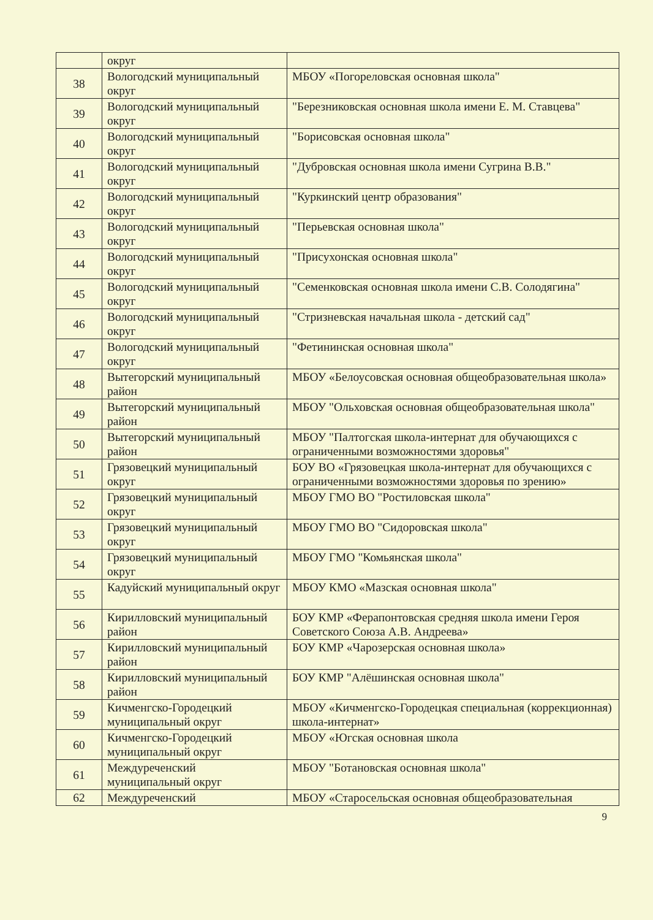| | округ | |
| 38 | Вологодский муниципальный округ | МБОУ «Погореловская основная школа" |
| 39 | Вологодский муниципальный округ | "Березниковская основная школа имени Е. М. Ставцева" |
| 40 | Вологодский муниципальный округ | "Борисовская основная школа" |
| 41 | Вологодский муниципальный округ | "Дубровская основная школа имени Сугрина В.В." |
| 42 | Вологодский муниципальный округ | "Куркинский центр образования" |
| 43 | Вологодский муниципальный округ | "Перьевская основная школа" |
| 44 | Вологодский муниципальный округ | "Присухонская основная школа" |
| 45 | Вологодский муниципальный округ | "Семенковская основная школа имени С.В. Солодягина" |
| 46 | Вологодский муниципальный округ | "Стризневская начальная школа - детский сад" |
| 47 | Вологодский муниципальный округ | "Фетининская основная школа" |
| 48 | Вытегорский муниципальный район | МБОУ «Белоусовская основная общеобразовательная школа» |
| 49 | Вытегорский муниципальный район | МБОУ "Ольховская основная общеобразовательная школа" |
| 50 | Вытегорский муниципальный район | МБОУ "Палтогская школа-интернат для обучающихся с ограниченными возможностями здоровья" |
| 51 | Грязовецкий муниципальный округ | БОУ ВО «Грязовецкая школа-интернат для обучающихся с ограниченными возможностями здоровья по зрению» |
| 52 | Грязовецкий муниципальный округ | МБОУ ГМО ВО "Ростиловская школа" |
| 53 | Грязовецкий муниципальный округ | МБОУ ГМО ВО "Сидоровская школа" |
| 54 | Грязовецкий муниципальный округ | МБОУ ГМО "Комьянская школа" |
| 55 | Кадуйский муниципальный округ | МБОУ КМО «Мазская основная школа" |
| 56 | Кирилловский муниципальный район | БОУ КМР «Ферапонтовская средняя школа имени Героя Советского Союза А.В. Андреева» |
| 57 | Кирилловский муниципальный район | БОУ КМР «Чарозерская основная школа» |
| 58 | Кирилловский муниципальный район | БОУ КМР "Алёшинская основная школа" |
| 59 | Кичменгско-Городецкий муниципальный округ | МБОУ «Кичменгско-Городецкая специальная (коррекционная) школа-интернат» |
| 60 | Кичменгско-Городецкий муниципальный округ | МБОУ «Югская основная школа |
| 61 | Междуреченский муниципальный округ | МБОУ "Ботановская основная школа" |
| 62 | Междуреченский | МБОУ «Старосельская основная общеобразовательная |
9